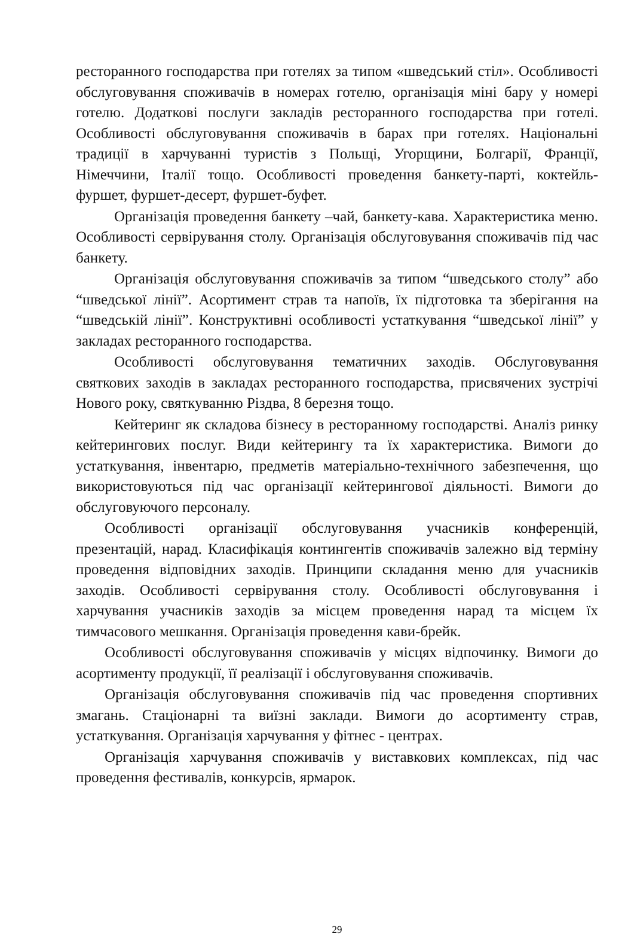ресторанного господарства при готелях за типом «шведський стіл». Особливості обслуговування споживачів в номерах готелю, організація міні бару у номері готелю. Додаткові послуги закладів ресторанного господарства при готелі. Особливості обслуговування споживачів в барах при готелях. Національні традиції в харчуванні туристів з Польщі, Угорщини, Болгарії, Франції, Німеччини, Італії тощо. Особливості проведення банкету-парті, коктейль-фуршет, фуршет-десерт, фуршет-буфет.
Організація проведення банкету –чай, банкету-кава. Характеристика меню. Особливості сервірування столу. Організація обслуговування споживачів під час банкету.
Організація обслуговування споживачів за типом “шведського столу” або “шведської лінії”. Асортимент страв та напоїв, їх підготовка та зберігання на “шведській лінії”. Конструктивні особливості устаткування “шведської лінії” у закладах ресторанного господарства.
Особливості обслуговування тематичних заходів. Обслуговування святкових заходів в закладах ресторанного господарства, присвячених зустрічі Нового року, святкуванню Різдва, 8 березня тощо.
Кейтеринг як складова бізнесу в ресторанному господарстві. Аналіз ринку кейтерингових послуг. Види кейтерингу та їх характеристика. Вимоги до устаткування, інвентарю, предметів матеріально-технічного забезпечення, що використовуються під час організації кейтерингової діяльності. Вимоги до обслуговуючого персоналу.
Особливості організації обслуговування учасників конференцій, презентацій, нарад. Класифікація контингентів споживачів залежно від терміну проведення відповідних заходів. Принципи складання меню для учасників заходів. Особливості сервірування столу. Особливості обслуговування і харчування учасників заходів за місцем проведення нарад та місцем їх тимчасового мешкання. Організація проведення кави-брейк.
Особливості обслуговування споживачів у місцях відпочинку. Вимоги до асортименту продукції, її реалізації і обслуговування споживачів.
Організація обслуговування споживачів під час проведення спортивних змагань. Стаціонарні та виїзні заклади. Вимоги до асортименту страв, устаткування. Організація харчування у фітнес - центрах.
Організація харчування споживачів у виставкових комплексах, під час проведення фестивалів, конкурсів, ярмарок.
29